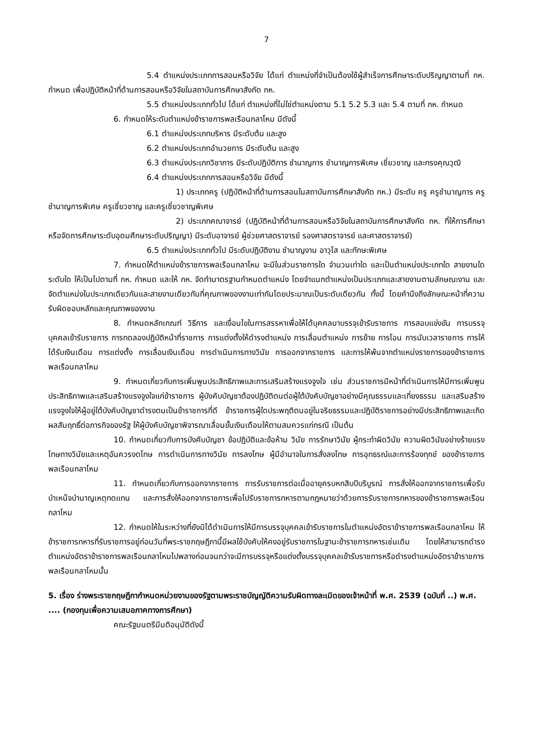7
5.4 ตำแหน่งประเภทการสอนหรือวิจัย ได้แก่ ตำแหน่งที่จำเป็นต้องใช้ผู้สำเร็จการศึกษาระดับปริญญาตามที่ กห. กำหนด เพื่อปฏิบัติหน้าที่ด้านการสอนหรือวิจัยในสถาบันการศึกษาสังกัด กห.
5.5 ตำแหน่งประเภททั่วไป ได้แก่ ตำแหน่งที่ไม่ใช่ตำแหน่งตาม 5.1 5.2 5.3 และ 5.4 ตามที่ กห. กำหนด
6. กำหนดให้ระดับตำแหน่งข้าราชการพลเรือนกลาโหม มีดังนี้
6.1 ตำแหน่งประเภทบริหาร มีระดับต้น และสูง
6.2 ตำแหน่งประเภทอำนวยการ มีระดับต้น และสูง
6.3 ตำแหน่งประเภทวิชาการ มีระดับปฏิบัติการ ชำนาญการ ชำนาญการพิเศษ เชี่ยวชาญ และทรงคุณวุฒิ
6.4 ตำแหน่งประเภทการสอนหรือวิจัย มีดังนี้
1) ประเภทครู (ปฏิบัติหน้าที่ด้านการสอนในสถาบันการศึกษาสังกัด กห.) มีระดับ ครู ครูชำนาญการ ครูชำนาญการพิเศษ ครูเชี่ยวชาญ และครูเชี่ยวชาญพิเศษ
2) ประเภทคณาจารย์ (ปฏิบัติหน้าที่ด้านการสอนหรือวิจัยในสถาบันการศึกษาสังกัด กห. ที่ให้การศึกษาหรือจัดการศึกษาระดับอุดมศึกษาระดับปริญญา) มีระดับอาจารย์ ผู้ช่วยศาสตราจารย์ รองศาสตราจารย์ และศาสตราจารย์)
6.5 ตำแหน่งประเภททั่วไป มีระดับปฏิบัติงาน ชำนาญงาน อาวุโส และทักษะพิเศษ
7. กำหนดให้ตำแหน่งข้าราชการพลเรือนกลาโหม จะมีในส่วนราชการใด จำนวนเท่าใด และเป็นตำแหน่งประเภทใด สายงานใด ระดับใด ให้เป็นไปตามที่ กห. กำหนด และให้ กห. จัดทำมาตรฐานกำหนดตำแหน่ง โดยจำแนกตำแหน่งเป็นประเภทและสายงานตามลักษณะงาน และจัดตำแหน่งในประเภทเดียวกันและสายงานเดียวกันที่คุณภาพของงานเท่ากันโดยประมาณเป็นระดับเดียวกัน ทั้งนี้ โดยคำนึงถึงลักษณะหน้าที่ความรับผิดชอบหลักและคุณภาพของงาน
8. กำหนดหลักเกณฑ์ วิธีการ และเงื่อนไขในการสรรหาเพื่อให้ได้บุคคลมาบรรจุเข้ารับราชการ การสอบแข่งขัน การบรรจุบุคคลเข้ารับราชการ การทดลองปฏิบัติหน้าที่ราชการ การแต่งตั้งให้ดำรงตำแหน่ง การเลื่อนตำแหน่ง การย้าย การโอน การนับเวลาราชการ การให้ได้รับเงินเดือน การแต่งตั้ง การเลื่อนเงินเดือน การดำเนินการทางวินัย การออกจากราชการ และการให้พ้นจากตำแหน่งราชการของข้าราชการพลเรือนกลาโหม
9. กำหนดเกี่ยวกับการเพิ่มพูนประสิทธิภาพและการเสริมสร้างแรงจูงใจ เช่น ส่วนราชการมีหน้าที่ดำเนินการให้มีการเพิ่มพูนประสิทธิภาพและเสริมสร้างแรงจูงใจแก่ข้าราชการ ผู้บังคับบัญชาต้องปฏิบัติตนต่อผู้ใต้บังคับบัญชาอย่างมีคุณธรรมและเที่ยงธรรม และเสริมสร้างแรงจูงใจให้ผู้อยู่ใต้บังคับบัญชาดำรงตนเป็นข้าราชการที่ดี ข้าราชการผู้ใดประพฤติตนอยู่ในจริยธรรมและปฏิบัติราชการอย่างมีประสิทธิภาพและเกิดผลสัมฤทธิ์ต่อภารกิจของรัฐ ให้ผู้บังคับบัญชาพิจารณาเลื่อนขั้นเงินเดือนให้ตามสมควรแก่กรณี เป็นต้น
10. กำหนดเกี่ยวกับการบังคับบัญชา ข้อปฏิบัติและข้อห้าม วินัย การรักษาวินัย ผู้กระทำผิดวินัย ความผิดวินัยอย่างร้ายแรง โทษทางวินัยและเหตุอันควรงดโทษ การดำเนินการทางวินัย การลงโทษ ผู้มีอำนาจในการสั่งลงโทษ การอุทธรณ์และการร้องทุกข์ ของข้าราชการพลเรือนกลาโหม
11. กำหนดเกี่ยวกับการออกจากราชการ การรับราชการต่อเมื่ออายุครบหกสิบปีบริบูรณ์ การสั่งให้ออกจากราชการเพื่อรับบำเหน็จบำนาญเหตุทดแทน และการสั่งให้ออกจากราชการเพื่อไปรับราชการทหารตามกฎหมายว่าด้วยการรับราชการทหารของข้าราชการพลเรือนกลาโหม
12. กำหนดให้ในระหว่างที่ยังมิได้ดำเนินการให้มีการบรรจุบุคคลเข้ารับราชการในตำแหน่งอัตราข้าราชการพลเรือนกลาโหม ให้ข้าราชการทหารที่รับราชการอยู่ก่อนวันที่พระราชกฤษฎีกานี้มีผลใช้บังคับให้คงอยู่รับราชการในฐานะข้าราชการทหารเช่นเดิม โดยให้สามารถดำรงตำแหน่งอัตราข้าราชการพลเรือนกลาโหมไปพลางก่อนจนกว่าจะมีการบรรจุหรือแต่งตั้งบรรจุบุคคลเข้ารับราชการหรือดำรงตำแหน่งอัตราข้าราชการพลเรือนกลาโหมนั้น
5. เรื่อง ร่างพระราชกฤษฎีกากำหนดหน่วยงานของรัฐตามพระราชบัญญัติความรับผิดทางละเมิดของเจ้าหน้าที่ พ.ศ. 2539 (ฉบับที่ ..) พ.ศ. .... (กองทุนเพื่อความเสมอภาคทางการศึกษา)
คณะรัฐมนตรีมีมติอนุมัติดังนี้